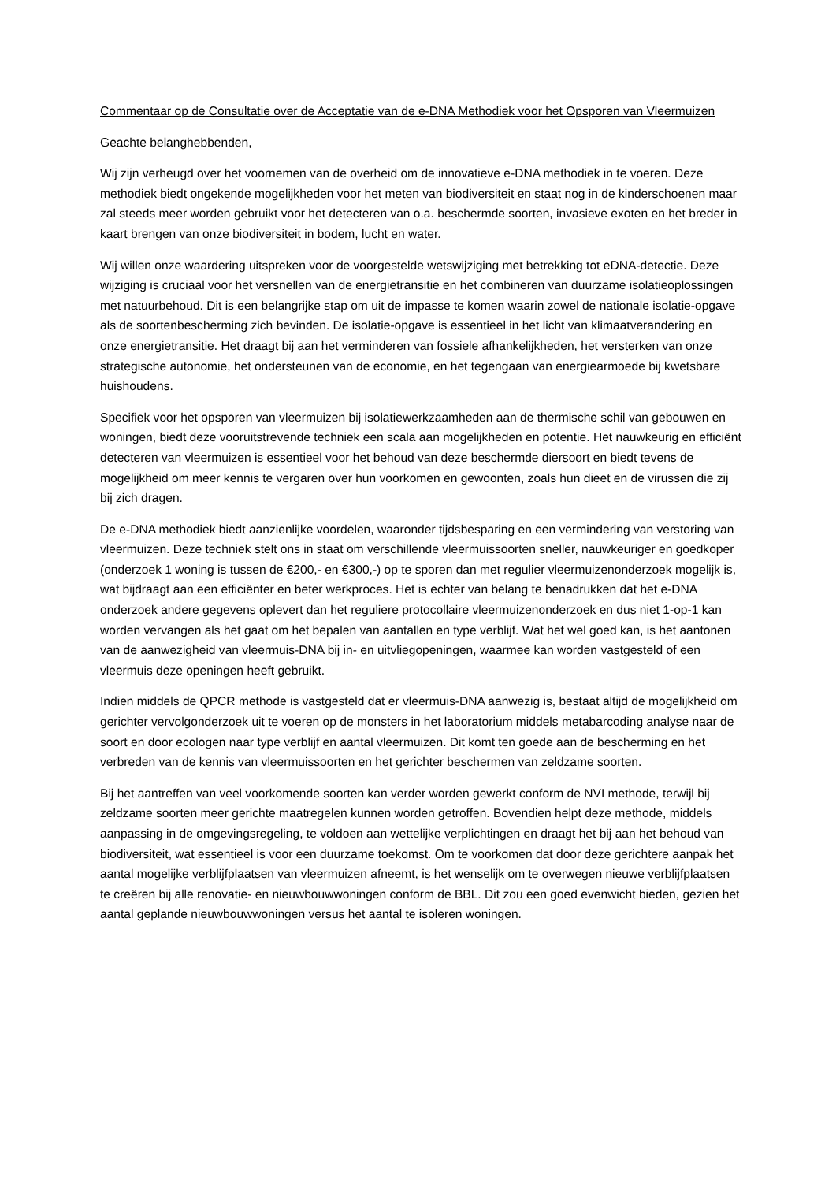Commentaar op de Consultatie over de Acceptatie van de e-DNA Methodiek voor het Opsporen van Vleermuizen
Geachte belanghebbenden,
Wij zijn verheugd over het voornemen van de overheid om de innovatieve e-DNA methodiek in te voeren. Deze methodiek biedt ongekende mogelijkheden voor het meten van biodiversiteit en staat nog in de kinderschoenen maar zal steeds meer worden gebruikt voor het detecteren van o.a. beschermde soorten, invasieve exoten en het breder in kaart brengen van onze biodiversiteit in bodem, lucht en water.
Wij willen onze waardering uitspreken voor de voorgestelde wetswijziging met betrekking tot eDNA-detectie. Deze wijziging is cruciaal voor het versnellen van de energietransitie en het combineren van duurzame isolatieoplossingen met natuurbehoud. Dit is een belangrijke stap om uit de impasse te komen waarin zowel de nationale isolatie-opgave als de soortenbescherming zich bevinden. De isolatie-opgave is essentieel in het licht van klimaatverandering en onze energietransitie. Het draagt bij aan het verminderen van fossiele afhankelijkheden, het versterken van onze strategische autonomie, het ondersteunen van de economie, en het tegengaan van energiearmoede bij kwetsbare huishoudens.
Specifiek voor het opsporen van vleermuizen bij isolatiewerkzaamheden aan de thermische schil van gebouwen en woningen, biedt deze vooruitstrevende techniek een scala aan mogelijkheden en potentie. Het nauwkeurig en efficiënt detecteren van vleermuizen is essentieel voor het behoud van deze beschermde diersoort en biedt tevens de mogelijkheid om meer kennis te vergaren over hun voorkomen en gewoonten, zoals hun dieet en de virussen die zij bij zich dragen.
De e-DNA methodiek biedt aanzienlijke voordelen, waaronder tijdsbesparing en een vermindering van verstoring van vleermuizen. Deze techniek stelt ons in staat om verschillende vleermuissoorten sneller, nauwkeuriger en goedkoper (onderzoek 1 woning is tussen de €200,- en €300,-) op te sporen dan met regulier vleermuizenonderzoek mogelijk is, wat bijdraagt aan een efficiënter en beter werkproces. Het is echter van belang te benadrukken dat het e-DNA onderzoek andere gegevens oplevert dan het reguliere protocollaire vleermuizenonderzoek en dus niet 1-op-1 kan worden vervangen als het gaat om het bepalen van aantallen en type verblijf. Wat het wel goed kan, is het aantonen van de aanwezigheid van vleermuis-DNA bij in- en uitvliegopeningen, waarmee kan worden vastgesteld of een vleermuis deze openingen heeft gebruikt.
Indien middels de QPCR methode is vastgesteld dat er vleermuis-DNA aanwezig is, bestaat altijd de mogelijkheid om gerichter vervolgonderzoek uit te voeren op de monsters in het laboratorium middels metabarcoding analyse naar de soort en door ecologen naar type verblijf en aantal vleermuizen. Dit komt ten goede aan de bescherming en het verbreden van de kennis van vleermuissoorten en het gerichter beschermen van zeldzame soorten.
Bij het aantreffen van veel voorkomende soorten kan verder worden gewerkt conform de NVI methode, terwijl bij zeldzame soorten meer gerichte maatregelen kunnen worden getroffen. Bovendien helpt deze methode, middels aanpassing in de omgevingsregeling, te voldoen aan wettelijke verplichtingen en draagt het bij aan het behoud van biodiversiteit, wat essentieel is voor een duurzame toekomst. Om te voorkomen dat door deze gerichtere aanpak het aantal mogelijke verblijfplaatsen van vleermuizen afneemt, is het wenselijk om te overwegen nieuwe verblijfplaatsen te creëren bij alle renovatie- en nieuwbouwwoningen conform de BBL. Dit zou een goed evenwicht bieden, gezien het aantal geplande nieuwbouwwoningen versus het aantal te isoleren woningen.